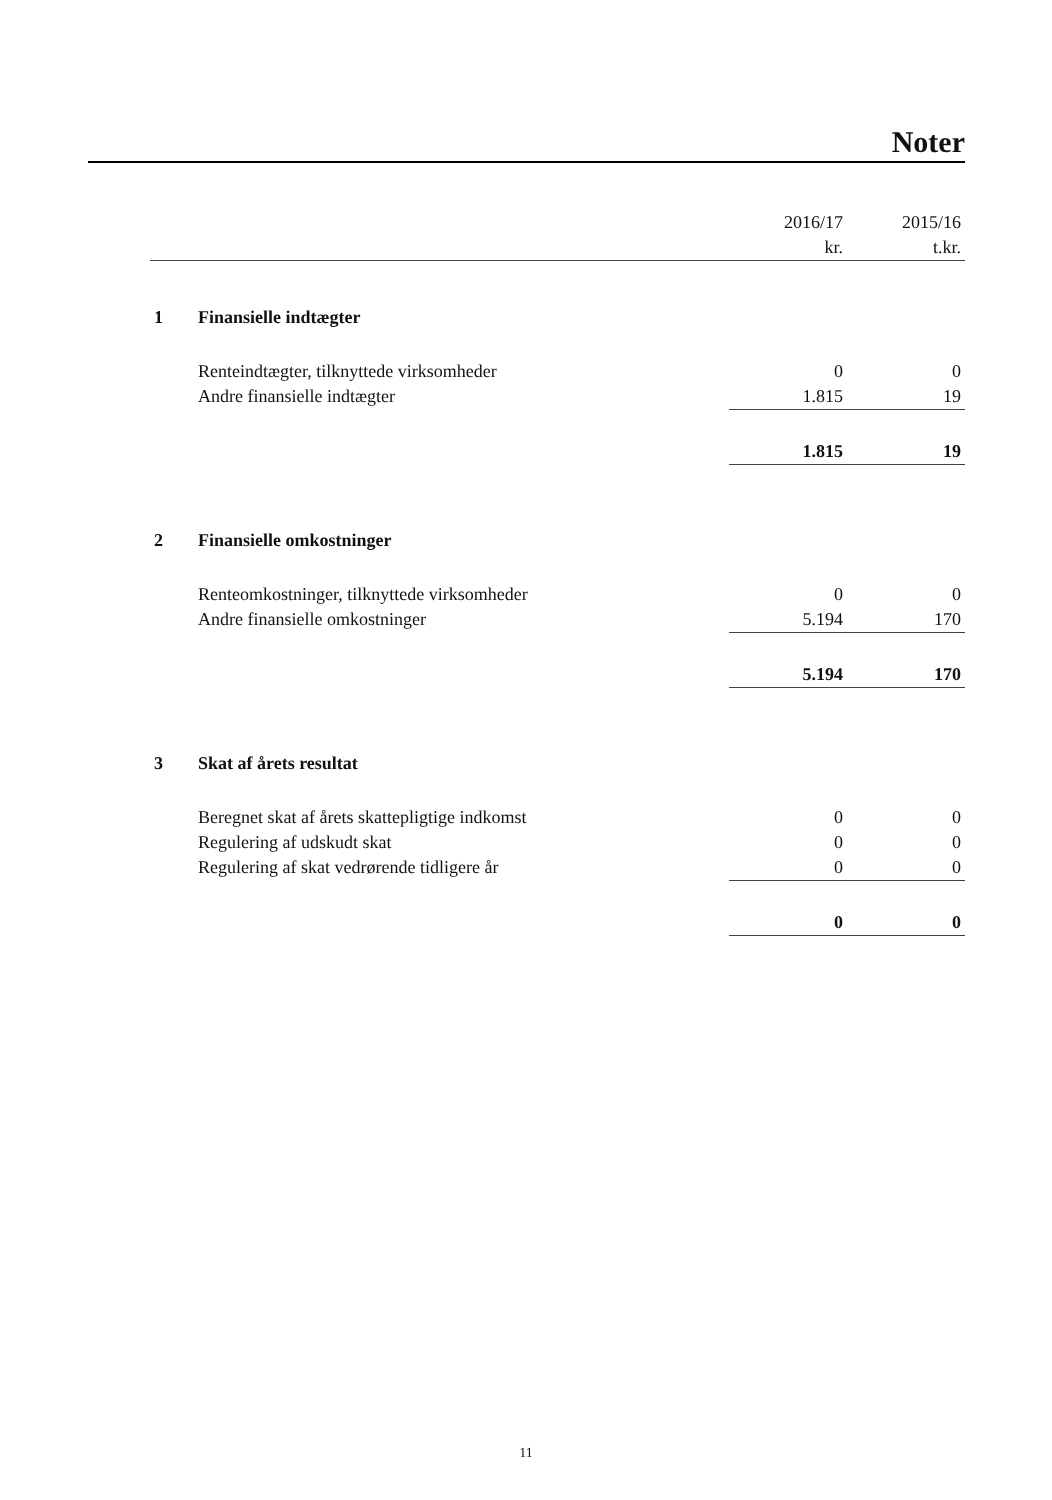Noter
| | | 2016/17 | 2015/16 |
| --- | --- | --- | --- |
| | | kr. | t.kr. |
| 1 | Finansielle indtægter | | |
| | Renteindtægter, tilknyttede virksomheder | 0 | 0 |
| | Andre finansielle indtægter | 1.815 | 19 |
| | | 1.815 | 19 |
| 2 | Finansielle omkostninger | | |
| | Renteomkostninger, tilknyttede virksomheder | 0 | 0 |
| | Andre finansielle omkostninger | 5.194 | 170 |
| | | 5.194 | 170 |
| 3 | Skat af årets resultat | | |
| | Beregnet skat af årets skattepligtige indkomst | 0 | 0 |
| | Regulering af udskudt skat | 0 | 0 |
| | Regulering af skat vedrørende tidligere år | 0 | 0 |
| | | 0 | 0 |
11